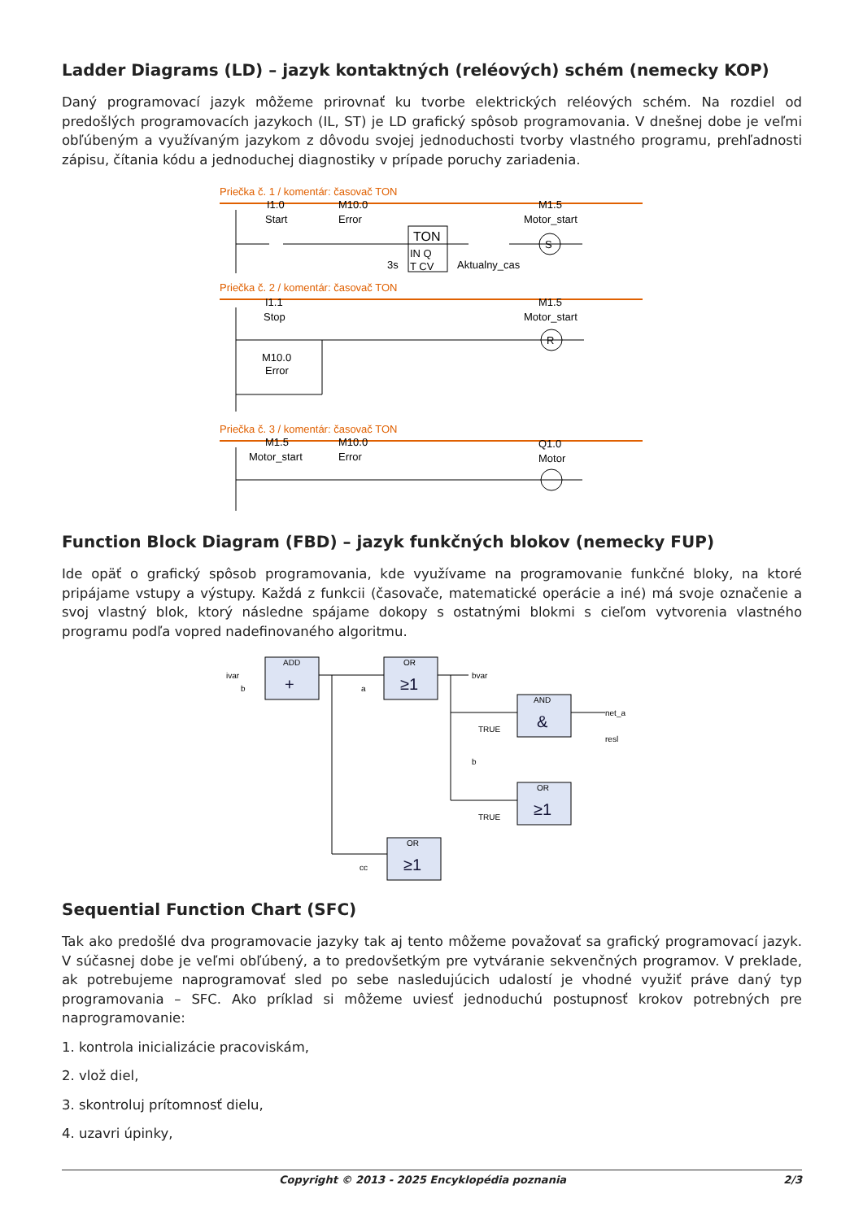Ladder Diagrams (LD) – jazyk kontaktných (reléových) schém (nemecky KOP)
Daný programovací jazyk môžeme prirovnať ku tvorbe elektrických reléových schém. Na rozdiel od predošlých programovacích jazykoch (IL, ST) je LD grafický spôsob programovania. V dnešnej dobe je veľmi obľúbeným a využívaným jazykom z dôvodu svojej jednoduchosti tvorby vlastného programu, prehľadnosti zápisu, čítania kódu a jednoduchej diagnostiky v prípade poruchy zariadenia.
Priečka č. 1 / komentár: časovač TON
Priečka č. 2 / komentár: časovač TON
Priečka č. 3 / komentár: časovač TON
I1.0
Start
M10.0
Error
TON
IN Q
T CV
3s
Aktualny_cas
S
M1.5
Motor_start
I1.1
Stop
M1.5
Motor_start
R
M10.0
Error
M1.5
Motor_start
M10.0
Error
Q1.0
Motor
Function Block Diagram (FBD) – jazyk funkčných blokov (nemecky FUP)
Ide opäť o grafický spôsob programovania, kde využívame na programovanie funkčné bloky, na ktoré pripájame vstupy a výstupy. Každá z funkcii (časovače, matematické operácie a iné) má svoje označenie a svoj vlastný blok, ktorý následne spájame dokopy s ostatnými blokmi s cieľom vytvorenia vlastného programu podľa vopred nadefinovaného algoritmu.
ivar
b
a
bvar
TRUE
b
TRUE
cc
net_a
resl
ADD
OR
AND
OR
OR
+
≥1
&
≥1
≥1
Sequential Function Chart (SFC)
Tak ako predošlé dva programovacie jazyky tak aj tento môžeme považovať sa grafický programovací jazyk. V súčasnej dobe je veľmi obľúbený, a to predovšetkým pre vytváranie sekvenčných programov. V preklade, ak potrebujeme naprogramovať sled po sebe nasledujúcich udalostí je vhodné využiť práve daný typ programovania – SFC. Ako príklad si môžeme uviesť jednoduchú postupnosť krokov potrebných pre naprogramovanie:
1. kontrola inicializácie pracoviskám,
2. vlož diel,
3. skontroluj prítomnosť dielu,
4. uzavri úpinky,
Copyright © 2013 - 2025 Encyklopédia poznania 2/3